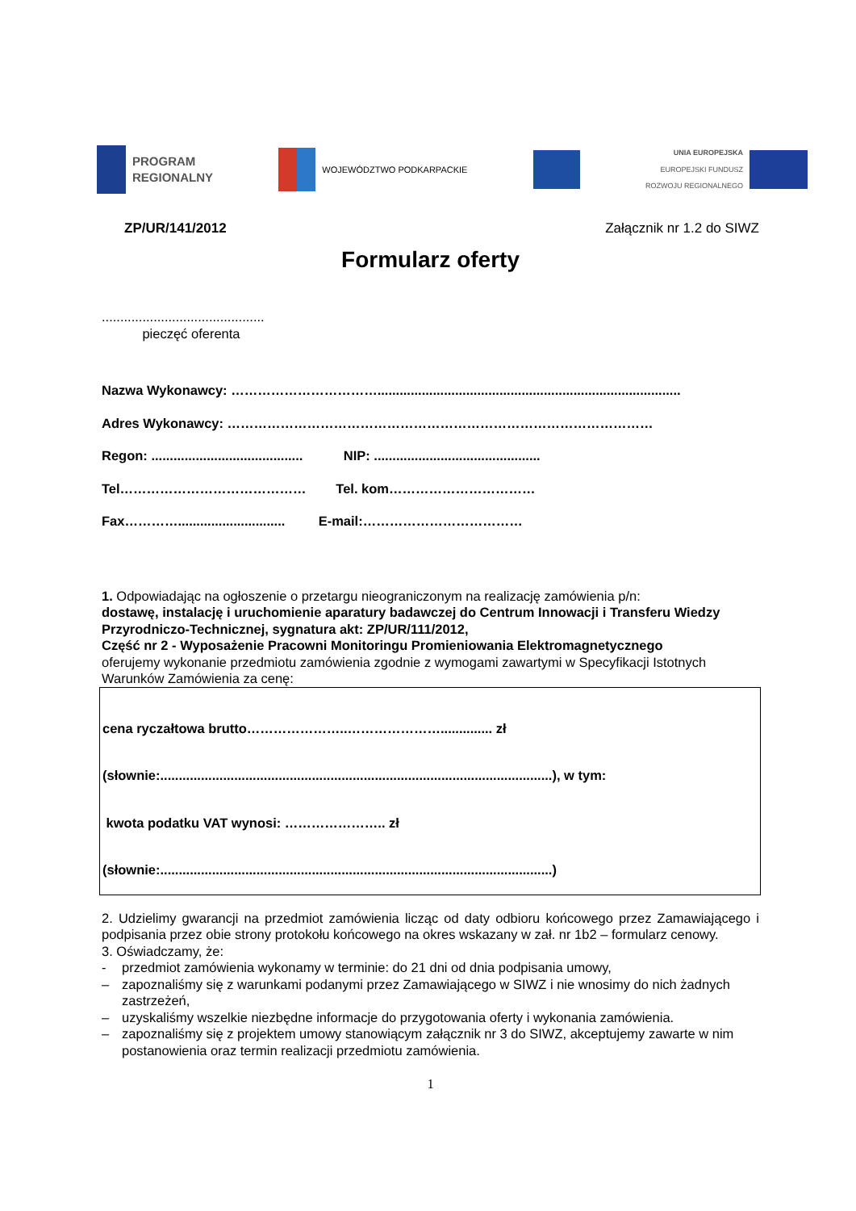PROGRAM
REGIONALNY
WOJEWÓDZTWO PODKARPACKIE
UNIA EUROPEJSKA
EUROPEJSKI FUNDUSZ
ROZWOJU REGIONALNEGO
ZP/UR/141/2012 Załącznik nr 1.2 do SIWZ
Formularz oferty
............................................
pieczęć oferenta
Nazwa Wykonawcy: ……………………………..................................................................................
Adres Wykonawcy: ……………………………………………………………………………………
Regon: ......................................... NIP: .............................................
Tel…………………………………… Tel. kom……………………………
Fax…………............................. E-mail:………………………………
1. Odpowiadając na ogłoszenie o przetargu nieograniczonym na realizację zamówienia p/n:
dostawę, instalację i uruchomienie aparatury badawczej do Centrum Innowacji i Transferu Wiedzy Przyrodniczo-Technicznej, sygnatura akt: ZP/UR/111/2012,
Część nr 2 - Wyposażenie Pracowni Monitoringu Promieniowania Elektromagnetycznego
oferujemy wykonanie przedmiotu zamówienia zgodnie z wymogami zawartymi w Specyfikacji Istotnych Warunków Zamówienia za cenę:
cena ryczałtowa brutto…………………..………………….............. zł
(słownie:..........................................................................................................), w tym:
kwota podatku VAT wynosi: ………………….. zł
(słownie:..........................................................................................................)
2. Udzielimy gwarancji na przedmiot zamówienia licząc od daty odbioru końcowego przez Zamawiającego i podpisania przez obie strony protokołu końcowego na okres wskazany w zał. nr 1b2 – formularz cenowy.
3. Oświadczamy, że:
- przedmiot zamówienia wykonamy w terminie: do 21 dni od dnia podpisania umowy,
– zapoznaliśmy się z warunkami podanymi przez Zamawiającego w SIWZ i nie wnosimy do nich żadnych zastrzeżeń,
– uzyskaliśmy wszelkie niezbędne informacje do przygotowania oferty i wykonania zamówienia.
– zapoznaliśmy się z projektem umowy stanowiącym załącznik nr 3 do SIWZ, akceptujemy zawarte w nim postanowienia oraz termin realizacji przedmiotu zamówienia.
1